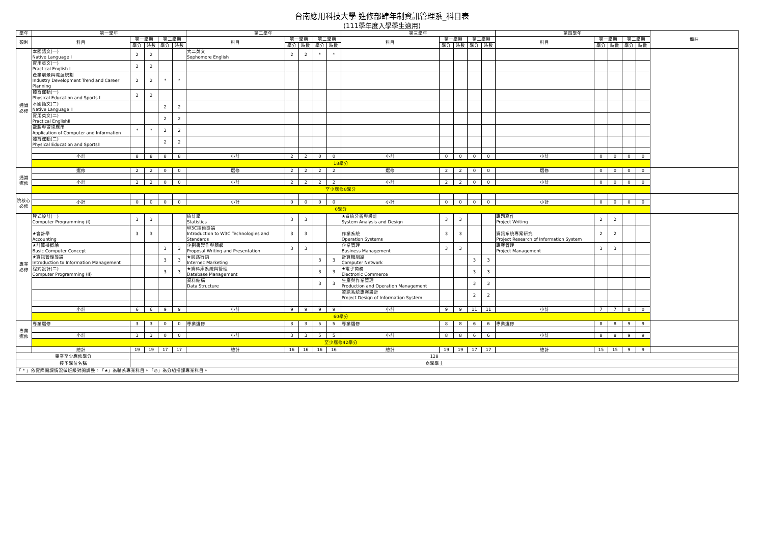台南應用科技大學 進修部肆年制資訊管理系_科目表
(111學年度入學學生適用)
| 學年 | 第一學年 | | | | | 第二學年 | | | | | 第三學年 | | | | | 第四學年 | | | | | 備註 |
| --- | --- | --- | --- | --- | --- | --- | --- | --- | --- | --- | --- | --- | --- | --- | --- | --- | --- | --- | --- | --- | --- |
| 類別 | 科目 | 第一學期 | | 第二學期 | | 科目 | 第一學期 | | 第二學期 | | 科目 | 第一學期 | | 第二學期 | | 科目 | 第一學期 | | 第二學期 | | |
| | | 學分 | 時數 | 學分 | 時數 | | 學分 | 時數 | 學分 | 時數 | | 學分 | 時數 | 學分 | 時數 | | 學分 | 時數 | 學分 | 時數 | |
| 通識 必修 | 本國語文(一) Native Language Ⅰ | 2 | 2 | | | 大二英文 Sophomore English | 2 | 2 | * | * | | | | | | | | | | | |
| | 實用英文(一) Practical English Ⅰ | 2 | 2 | | | | | | | | | | | | | | | | | | |
| | 產業前景與職涯規劃 Industry Development Trend and Career Planning | 2 | 2 | * | * | | | | | | | | | | | | | | | | |
| | 體育運動(一) Physical Education and Sports Ⅰ | 2 | 2 | | | | | | | | | | | | | | | | | | |
| | 本國語文(二) Native Language Ⅱ | | | 2 | 2 | | | | | | | | | | | | | | | | |
| | 實用英文(二) Practical EnglishⅡ | | | 2 | 2 | | | | | | | | | | | | | | | | |
| | 電腦與資訊應用 Application of Computer and Information | * | * | 2 | 2 | | | | | | | | | | | | | | | | |
| | 體育運動(二) Physical Education and SportsⅡ | | | 2 | 2 | | | | | | | | | | | | | | | | |
| | 小計 | 8 | 8 | 8 | 8 | 小計 | 2 | 2 | 0 | 0 | 小計 | 0 | 0 | 0 | 0 | 小計 | 0 | 0 | 0 | 0 | |
| | 18學分 | | | | | | | | | | | | | | | | | | | | |
| 通識 選修 | 選修 | 2 | 2 | 0 | 0 | 選修 | 2 | 2 | 2 | 2 | 選修 | 2 | 2 | 0 | 0 | 選修 | 0 | 0 | 0 | 0 | |
| | 小計 | 2 | 2 | 0 | 0 | 小計 | 2 | 2 | 2 | 2 | 小計 | 2 | 2 | 0 | 0 | 小計 | 0 | 0 | 0 | 0 | |
| | 至少應修8學分 | | | | | | | | | | | | | | | | | | | | |
| 院核心 必修 | | | | | | | | | | | | | | | | | | | | | |
| | 小計 | 0 | 0 | 0 | 0 | 小計 | 0 | 0 | 0 | 0 | 小計 | 0 | 0 | 0 | 0 | 小計 | 0 | 0 | 0 | 0 | |
| | 0學分 | | | | | | | | | | | | | | | | | | | | |
| 專業 必修 | 程式設計(一) Computer Programming (I) | 3 | 3 | | | 統計學 Statistics | 3 | 3 | | | ★系統分析與設計 System Analysis and Design | 3 | 3 | | | 專題寫作 Project Writing | 2 | 2 | | | |
| | ★會計學 Accounting | 3 | 3 | | | W3C技術導論 Introduction to W3C Technologies and Standards | 3 | 3 | | | 作業系統 Operation Systems | 3 | 3 | | | 資訊系統專案研究 Project Research of Information System | 2 | 2 | | | |
| | ★計算機概論 Basic Computer Concept | | | 3 | 3 | 企劃書製作與簡報 Proposal Writing and Presentation | 3 | 3 | | | 企業管理 Business Management | 3 | 3 | | | 專案管理 Project Management | 3 | 3 | | | |
| | ★資訊管理導論 Introduction to Information Management | | | 3 | 3 | ★網路行銷 Internec Marketing | | | 3 | 3 | 計算機網路 Computer Network | | | 3 | 3 | | | | | | |
| | 程式設計(二) Computer Programming (II) | | | 3 | 3 | ★資料庫系統與管理 Datebase Management | | | 3 | 3 | ★電子商務 Electronic Commerce | | | 3 | 3 | | | | | | |
| | | | | | | 資料結構 Data Structure | | | 3 | 3 | 生產與作業管理 Production and Operation Management | | | 3 | 3 | | | | | | |
| | | | | | | | | | | | 資訊系統專案設計 Project Design of Information System | | | 2 | 2 | | | | | | |
| | 小計 | 6 | 6 | 9 | 9 | 小計 | 9 | 9 | 9 | 9 | 小計 | 9 | 9 | 11 | 11 | 小計 | 7 | 7 | 0 | 0 | |
| | 60學分 | | | | | | | | | | | | | | | | | | | | |
| 專業 選修 | 專業選修 | 3 | 3 | 0 | 0 | 專業選修 | 3 | 3 | 5 | 5 | 專業選修 | 8 | 8 | 6 | 6 | 專業選修 | 8 | 8 | 9 | 9 | |
| | 小計 | 3 | 3 | 0 | 0 | 小計 | 3 | 3 | 5 | 5 | 小計 | 8 | 8 | 6 | 6 | 小計 | 8 | 8 | 9 | 9 | |
| | 至少應修42學分 | | | | | | | | | | | | | | | | | | | | |
| | 總計 | 19 | 19 | 17 | 17 | 總計 | 16 | 16 | 16 | 16 | 總計 | 19 | 19 | 17 | 17 | 總計 | 15 | 15 | 9 | 9 | |
| 畢業至少應修學分 | | 128 | | | | | | | | | | | | | | | | | | | |
| 授予學位名稱 | | 商學學士 | | | | | | | | | | | | | | | | | | | |
| 「 * 」依實際開課情況做班級對開調整。「★」為輔系專業科目。「◎」為分組授課專業科目。 | | | | | | | | | | | | | | | | | | | | | |